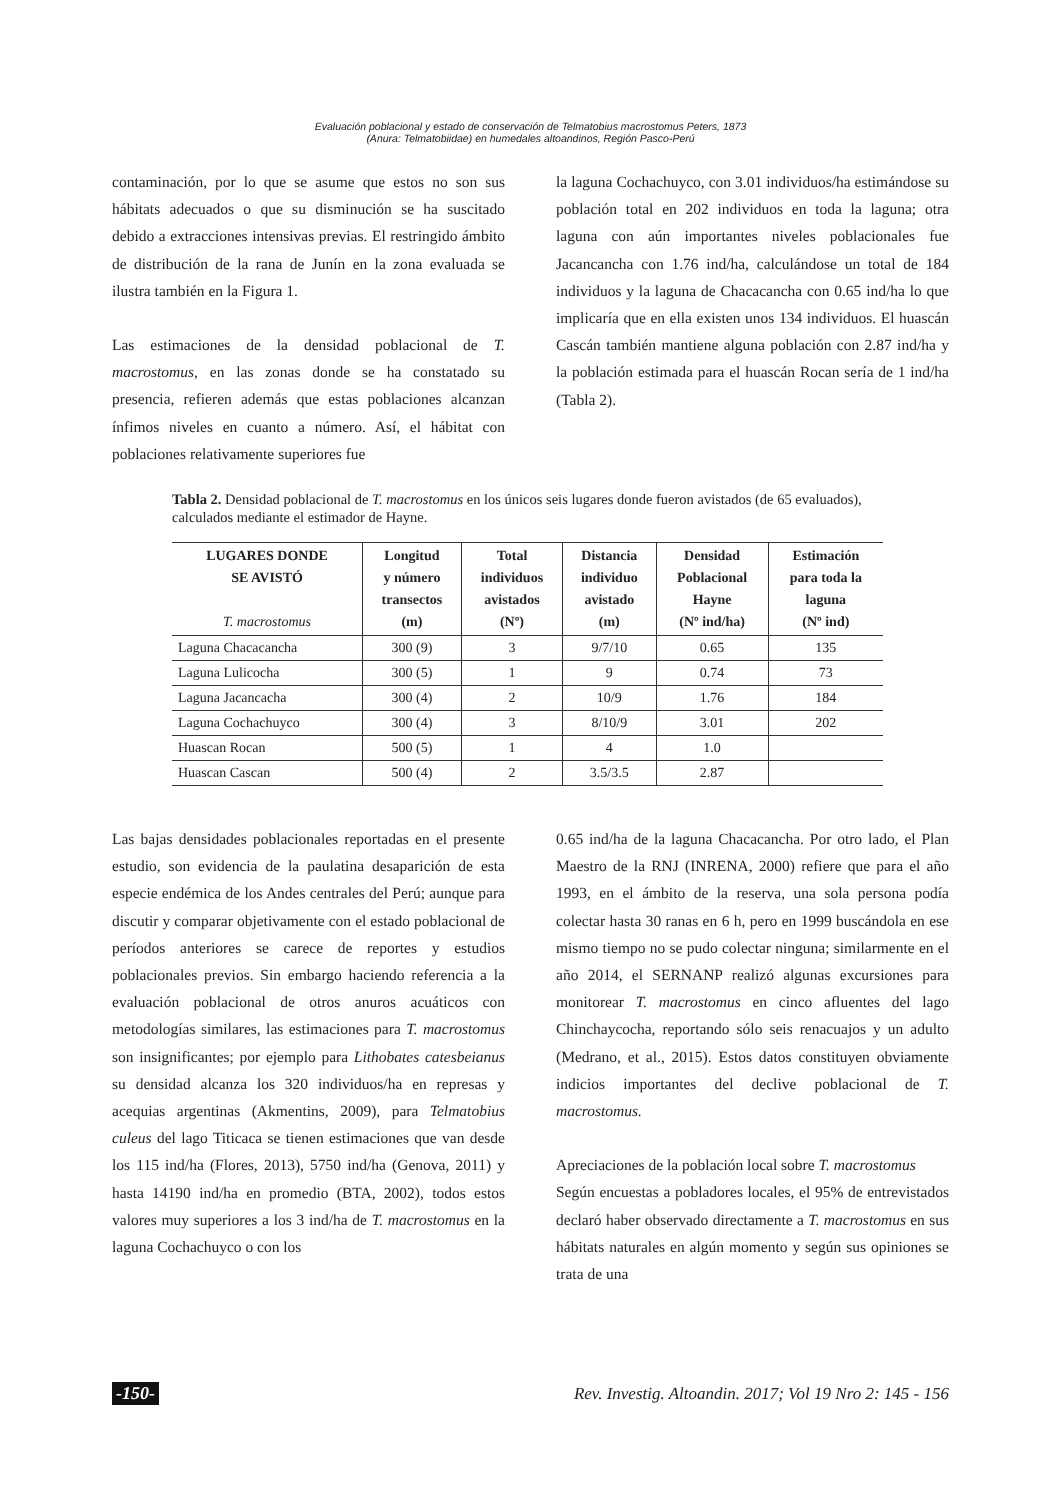Evaluación poblacional y estado de conservación de Telmatobius macrostomus Peters, 1873
(Anura: Telmatobiidae) en humedales altoandinos, Región Pasco-Perú
contaminación, por lo que se asume que estos no son sus hábitats adecuados o que su disminución se ha suscitado debido a extracciones intensivas previas. El restringido ámbito de distribución de la rana de Junín en la zona evaluada se ilustra también en la Figura 1.
Las estimaciones de la densidad poblacional de T. macrostomus, en las zonas donde se ha constatado su presencia, refieren además que estas poblaciones alcanzan ínfimos niveles en cuanto a número. Así, el hábitat con poblaciones relativamente superiores fue
la laguna Cochachuyco, con 3.01 individuos/ha estimándose su población total en 202 individuos en toda la laguna; otra laguna con aún importantes niveles poblacionales fue Jacancancha con 1.76 ind/ha, calculándose un total de 184 individuos y la laguna de Chacacancha con 0.65 ind/ha lo que implicaría que en ella existen unos 134 individuos. El huascán Cascán también mantiene alguna población con 2.87 ind/ha y la población estimada para el huascán Rocan sería de 1 ind/ha (Tabla 2).
Tabla 2. Densidad poblacional de T. macrostomus en los únicos seis lugares donde fueron avistados (de 65 evaluados), calculados mediante el estimador de Hayne.
| LUGARES DONDE SE AVISTÓ T. macrostomus | Longitud y número transectos (m) | Total individuos avistados (Nº) | Distancia individuo avistado (m) | Densidad Poblacional Hayne (Nº ind/ha) | Estimación para toda la laguna (Nº ind) |
| --- | --- | --- | --- | --- | --- |
| Laguna Chacacancha | 300 (9) | 3 | 9/7/10 | 0.65 | 135 |
| Laguna Lulicocha | 300 (5) | 1 | 9 | 0.74 | 73 |
| Laguna Jacancacha | 300 (4) | 2 | 10/9 | 1.76 | 184 |
| Laguna Cochachuyco | 300 (4) | 3 | 8/10/9 | 3.01 | 202 |
| Huascan Rocan | 500 (5) | 1 | 4 | 1.0 | |
| Huascan Cascan | 500 (4) | 2 | 3.5/3.5 | 2.87 | |
Las bajas densidades poblacionales reportadas en el presente estudio, son evidencia de la paulatina desaparición de esta especie endémica de los Andes centrales del Perú; aunque para discutir y comparar objetivamente con el estado poblacional de períodos anteriores se carece de reportes y estudios poblacionales previos. Sin embargo haciendo referencia a la evaluación poblacional de otros anuros acuáticos con metodologías similares, las estimaciones para T. macrostomus son insignificantes; por ejemplo para Lithobates catesbeianus su densidad alcanza los 320 individuos/ha en represas y acequias argentinas (Akmentins, 2009), para Telmatobius culeus del lago Titicaca se tienen estimaciones que van desde los 115 ind/ha (Flores, 2013), 5750 ind/ha (Genova, 2011) y hasta 14190 ind/ha en promedio (BTA, 2002), todos estos valores muy superiores a los 3 ind/ha de T. macrostomus en la laguna Cochachuyco o con los
0.65 ind/ha de la laguna Chacacancha. Por otro lado, el Plan Maestro de la RNJ (INRENA, 2000) refiere que para el año 1993, en el ámbito de la reserva, una sola persona podía colectar hasta 30 ranas en 6 h, pero en 1999 buscándola en ese mismo tiempo no se pudo colectar ninguna; similarmente en el año 2014, el SERNANP realizó algunas excursiones para monitorear T. macrostomus en cinco afluentes del lago Chinchaycocha, reportando sólo seis renacuajos y un adulto (Medrano, et al., 2015). Estos datos constituyen obviamente indicios importantes del declive poblacional de T. macrostomus.
Apreciaciones de la población local sobre T. macrostomus
Según encuestas a pobladores locales, el 95% de entrevistados declaró haber observado directamente a T. macrostomus en sus hábitats naturales en algún momento y según sus opiniones se trata de una
-150- Rev. Investig. Altoandin. 2017; Vol 19 Nro 2: 145 - 156